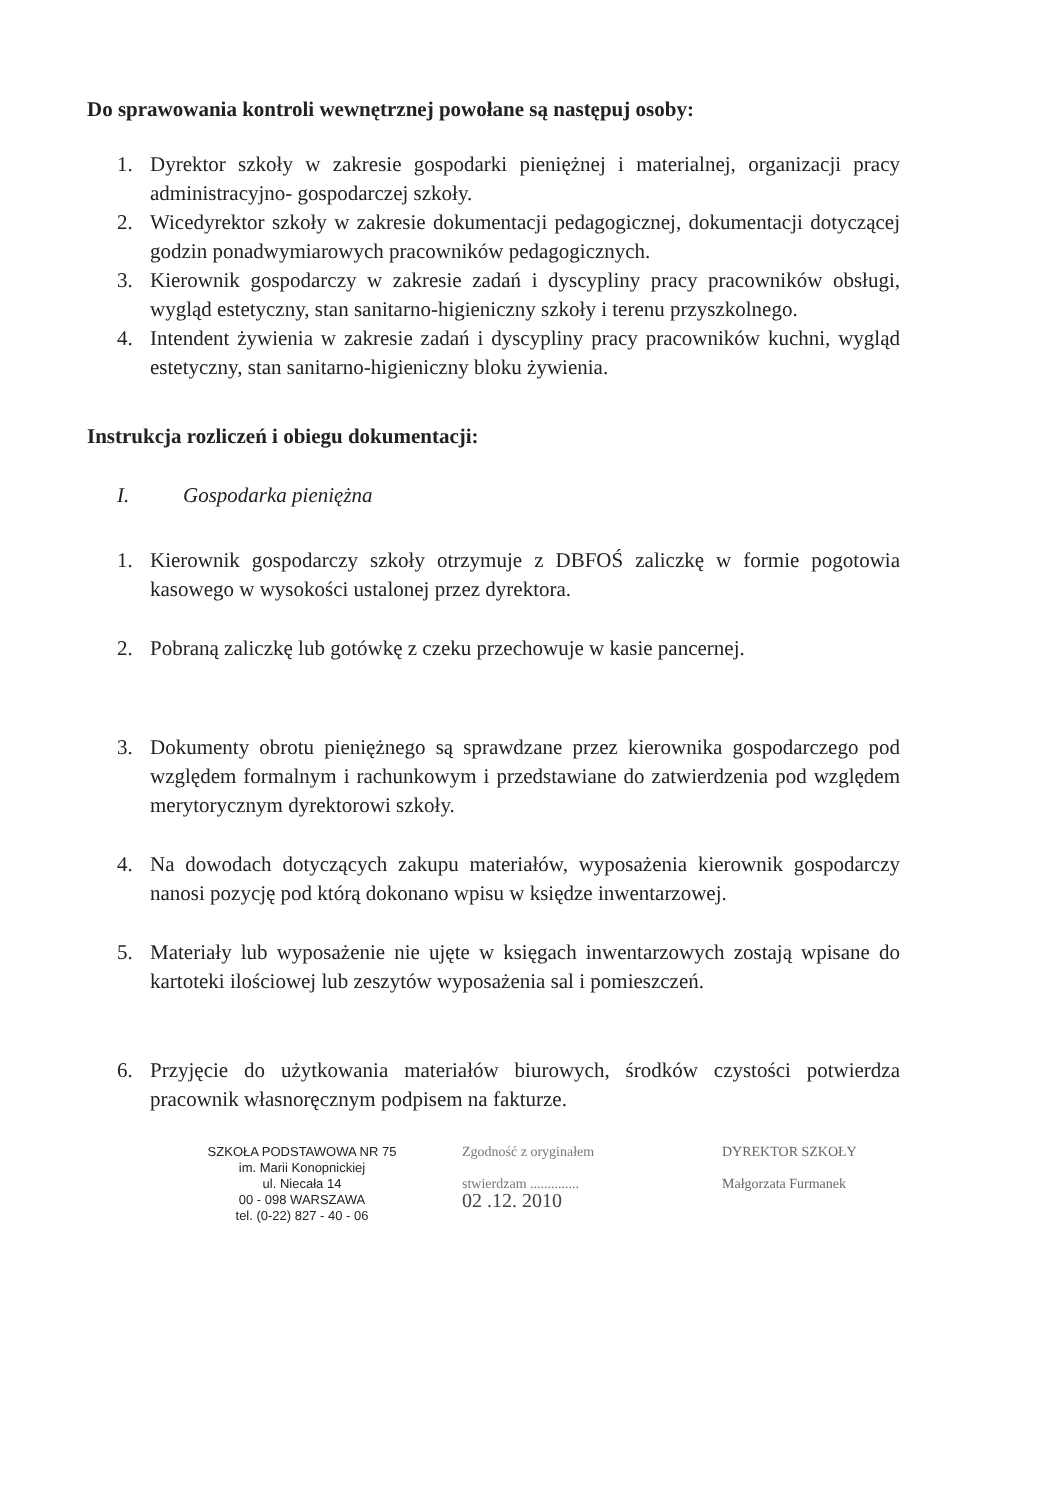Do sprawowania kontroli wewnętrznej powołane są następuj osoby:
1. Dyrektor szkoły w zakresie gospodarki pieniężnej i materialnej, organizacji pracy administracyjno- gospodarczej szkoły.
2. Wicedyrektor szkoły w zakresie dokumentacji pedagogicznej, dokumentacji dotyczącej godzin ponadwymiarowych pracowników pedagogicznych.
3. Kierownik gospodarczy w zakresie zadań i dyscypliny pracy pracowników obsługi, wygląd estetyczny, stan sanitarno-higieniczny szkoły i terenu przyszkolnego.
4. Intendent żywienia w zakresie zadań i dyscypliny pracy pracowników kuchni, wygląd estetyczny, stan sanitarno-higieniczny bloku żywienia.
Instrukcja rozliczeń i obiegu dokumentacji:
I. Gospodarka pieniężna
1. Kierownik gospodarczy szkoły otrzymuje z DBFOŚ zaliczkę w formie pogotowia kasowego w wysokości ustalonej przez dyrektora.
2. Pobraną zaliczkę lub gotówkę z czeku przechowuje w kasie pancernej.
3. Dokumenty obrotu pieniężnego są sprawdzane przez kierownika gospodarczego pod względem formalnym i rachunkowym i przedstawiane do zatwierdzenia pod względem merytorycznym dyrektorowi szkoły.
4. Na dowodach dotyczących zakupu materiałów, wyposażenia kierownik gospodarczy nanosi pozycję pod którą dokonano wpisu w księdze inwentarzowej.
5. Materiały lub wyposażenie nie ujęte w księgach inwentarzowych zostają wpisane do kartoteki ilościowej lub zeszytów wyposażenia sal i pomieszczeń.
6. Przyjęcie do użytkowania materiałów biurowych, środków czystości potwierdza pracownik własnoręcznym podpisem na fakturze.
SZKOŁA PODSTAWOWA NR 75
im. Marii Konopnickiej
ul. Niecała 14
00 - 098 WARSZAWA
tel. (0-22) 827 - 40 - 06
Zgodność z oryginałem
stwierdzam ..............
02 .12. 2010
DYREKTOR SZKOŁY
Małgorzata Furmanek